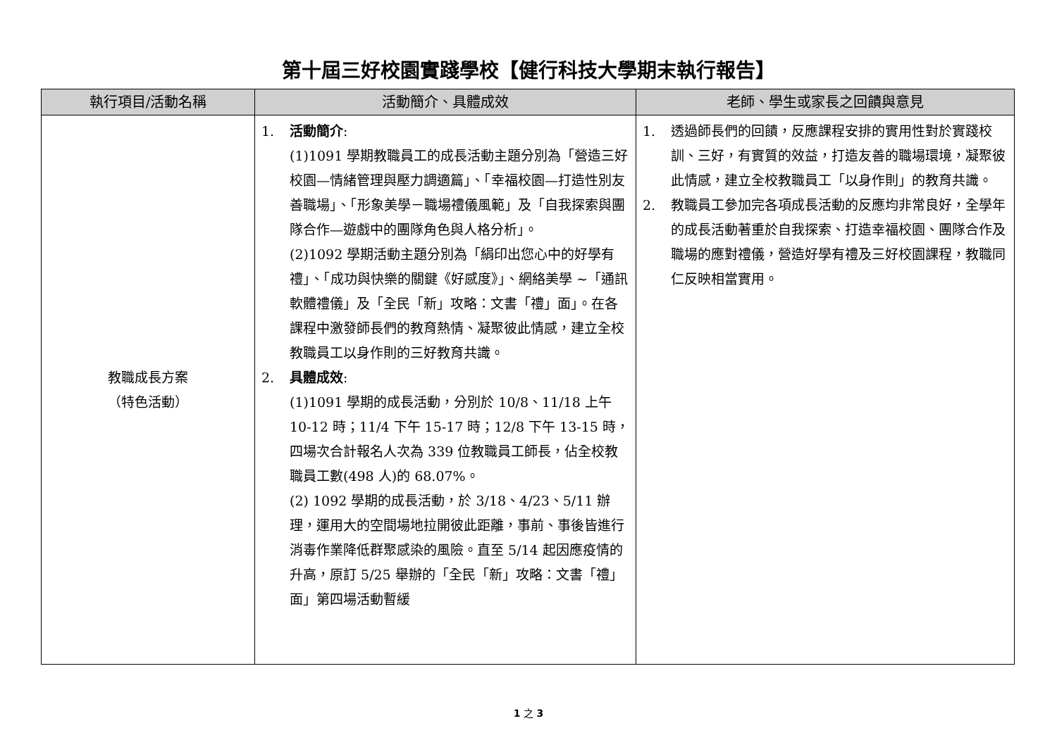第十屆三好校園實踐學校【健行科技大學期末執行報告】
| 執行項目/活動名稱 | 活動簡介、具體成效 | 老師、學生或家長之回饋與意見 |
| --- | --- | --- |
| 教職成長方案 （特色活動） | 1. 活動簡介 : (1)1091 學期教職員工的成長活動主題分別為「營造三好校園—情緒管理與壓力調適篇」、「幸福校園—打造性別友善職場」、「形象美學－職場禮儀風範」及「自我探索與團隊合作—遊戲中的團隊角色與人格分析」。 (2)1092 學期活動主題分別為「絹印出您心中的好學有禮」、「成功與快樂的關鍵《好感度》」、網絡美學 ~「通訊軟體禮儀」及「全民「新」攻略：文書「禮」面」。在各課程中激發師長們的教育熱情、凝聚彼此情感，建立全校教職員工以身作則的三好教育共識。 2. 具體成效 : (1)1091 學期的成長活動，分別於 10/8、11/18 上午 10-12 時；11/4 下午 15-17 時；12/8 下午 13-15 時，四場次合計報名人次為 339 位教職員工師長，佔全校教職員工數(498 人)的 68.07%。 (2) 1092 學期的成長活動，於 3/18、4/23、5/11 辦理，運用大的空間場地拉開彼此距離，事前、事後皆進行消毒作業降低群聚感染的風險。直至 5/14 起因應疫情的升高，原訂 5/25 舉辦的「全民「新」攻略：文書「禮」面」第四場活動暫緩 | 1. 透過師長們的回饋，反應課程安排的實用性對於實踐校訓、三好，有實質的效益，打造友善的職場環境，凝聚彼此情感，建立全校教職員工「以身作則」的教育共識。 2. 教職員工參加完各項成長活動的反應均非常良好，全學年的成長活動著重於自我探索、打造幸福校園、團隊合作及職場的應對禮儀，營造好學有禮及三好校園課程，教職同仁反映相當實用。 |
1 之 3